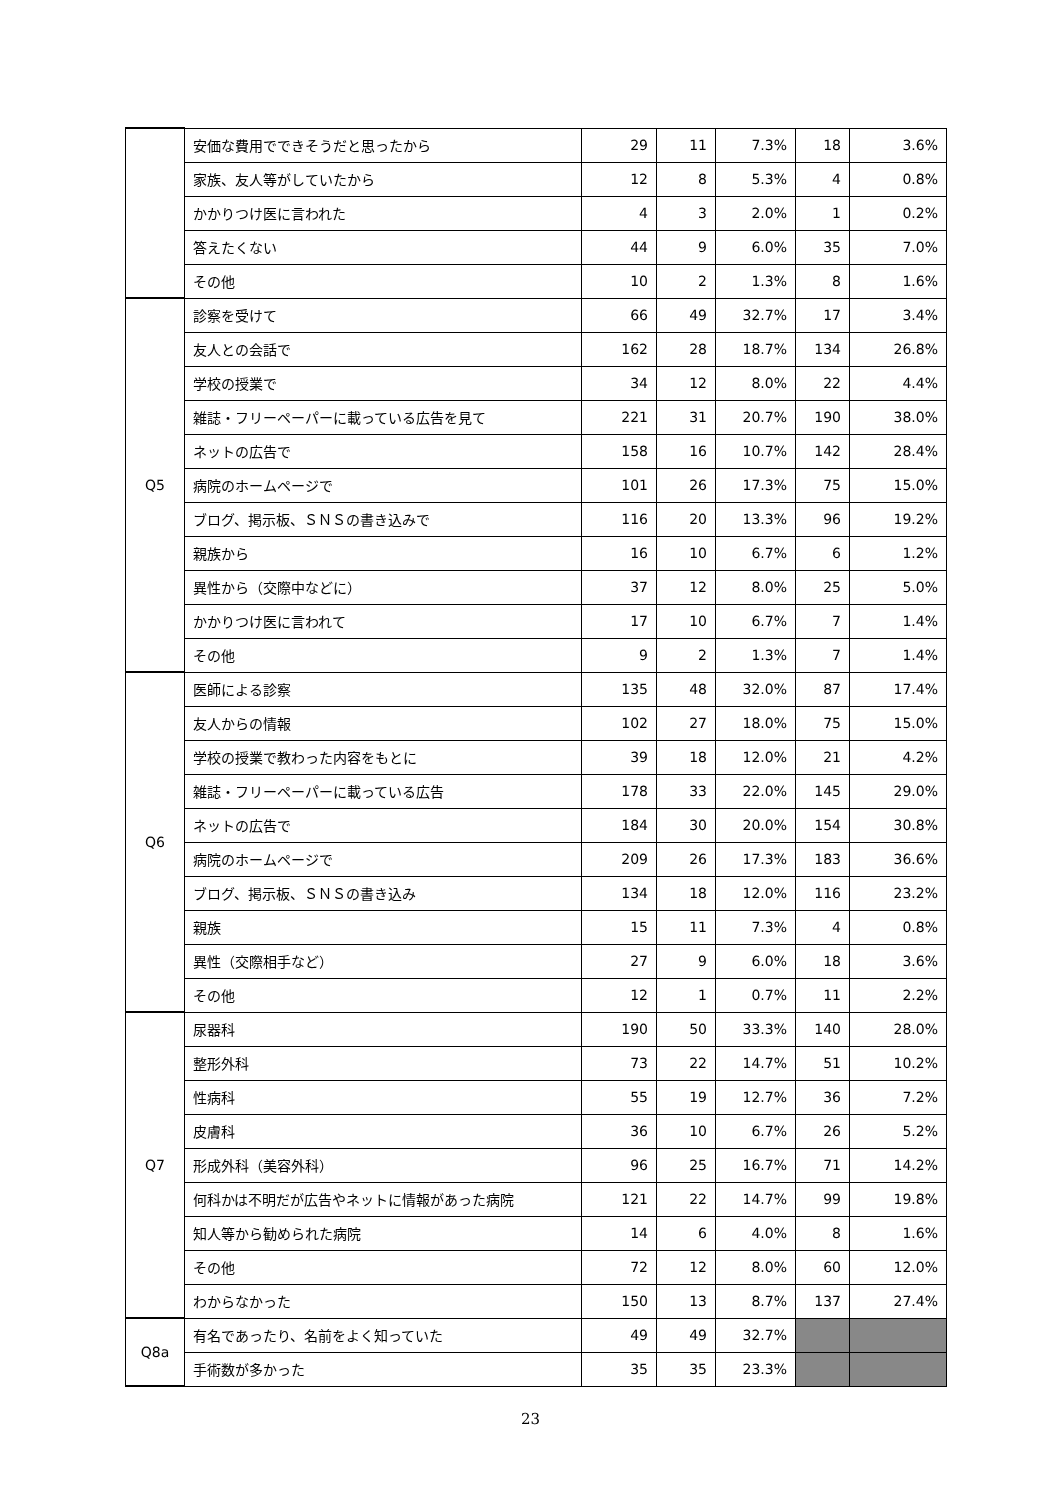| | 安価な費用でできそうだと思ったから | 29 | 11 | 7.3% | 18 | 3.6% |
| | 家族、友人等がしていたから | 12 | 8 | 5.3% | 4 | 0.8% |
| | かかりつけ医に言われた | 4 | 3 | 2.0% | 1 | 0.2% |
| | 答えたくない | 44 | 9 | 6.0% | 35 | 7.0% |
| | その他 | 10 | 2 | 1.3% | 8 | 1.6% |
| Q5 | 診察を受けて | 66 | 49 | 32.7% | 17 | 3.4% |
| | 友人との会話で | 162 | 28 | 18.7% | 134 | 26.8% |
| | 学校の授業で | 34 | 12 | 8.0% | 22 | 4.4% |
| | 雑誌・フリーペーパーに載っている広告を見て | 221 | 31 | 20.7% | 190 | 38.0% |
| | ネットの広告で | 158 | 16 | 10.7% | 142 | 28.4% |
| | 病院のホームページで | 101 | 26 | 17.3% | 75 | 15.0% |
| | ブログ、掲示板、ＳＮＳの書き込みで | 116 | 20 | 13.3% | 96 | 19.2% |
| | 親族から | 16 | 10 | 6.7% | 6 | 1.2% |
| | 異性から（交際中などに） | 37 | 12 | 8.0% | 25 | 5.0% |
| | かかりつけ医に言われて | 17 | 10 | 6.7% | 7 | 1.4% |
| | その他 | 9 | 2 | 1.3% | 7 | 1.4% |
| Q6 | 医師による診察 | 135 | 48 | 32.0% | 87 | 17.4% |
| | 友人からの情報 | 102 | 27 | 18.0% | 75 | 15.0% |
| | 学校の授業で教わった内容をもとに | 39 | 18 | 12.0% | 21 | 4.2% |
| | 雑誌・フリーペーパーに載っている広告 | 178 | 33 | 22.0% | 145 | 29.0% |
| | ネットの広告で | 184 | 30 | 20.0% | 154 | 30.8% |
| | 病院のホームページで | 209 | 26 | 17.3% | 183 | 36.6% |
| | ブログ、掲示板、ＳＮＳの書き込み | 134 | 18 | 12.0% | 116 | 23.2% |
| | 親族 | 15 | 11 | 7.3% | 4 | 0.8% |
| | 異性（交際相手など） | 27 | 9 | 6.0% | 18 | 3.6% |
| | その他 | 12 | 1 | 0.7% | 11 | 2.2% |
| Q7 | 尿器科 | 190 | 50 | 33.3% | 140 | 28.0% |
| | 整形外科 | 73 | 22 | 14.7% | 51 | 10.2% |
| | 性病科 | 55 | 19 | 12.7% | 36 | 7.2% |
| | 皮膚科 | 36 | 10 | 6.7% | 26 | 5.2% |
| | 形成外科（美容外科） | 96 | 25 | 16.7% | 71 | 14.2% |
| | 何科かは不明だが広告やネットに情報があった病院 | 121 | 22 | 14.7% | 99 | 19.8% |
| | 知人等から勧められた病院 | 14 | 6 | 4.0% | 8 | 1.6% |
| | その他 | 72 | 12 | 8.0% | 60 | 12.0% |
| | わからなかった | 150 | 13 | 8.7% | 137 | 27.4% |
| Q8a | 有名であったり、名前をよく知っていた | 49 | 49 | 32.7% | | |
| | 手術数が多かった | 35 | 35 | 23.3% | | |
23